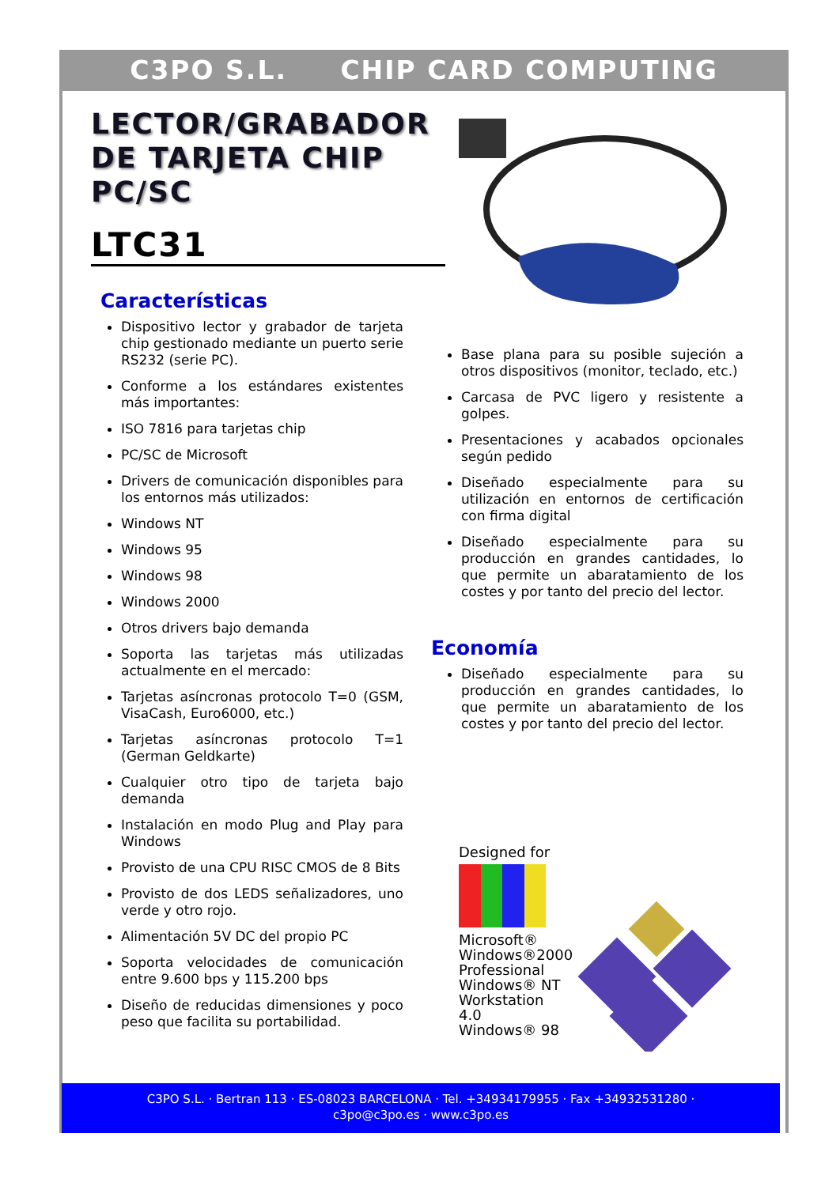C3PO S.L. CHIP CARD COMPUTING
LECTOR/GRABADOR DE TARJETA CHIP PC/SC
LTC31
Características
Dispositivo lector y grabador de tarjeta chip gestionado mediante un puerto serie RS232 (serie PC).
Conforme a los estándares existentes más importantes:
ISO 7816 para tarjetas chip
PC/SC de Microsoft
Drivers de comunicación disponibles para los entornos más utilizados:
Windows NT
Windows 95
Windows 98
Windows 2000
Otros drivers bajo demanda
Soporta las tarjetas más utilizadas actualmente en el mercado:
Tarjetas asíncronas protocolo T=0 (GSM, VisaCash, Euro6000, etc.)
Tarjetas asíncronas protocolo T=1 (German Geldkarte)
Cualquier otro tipo de tarjeta bajo demanda
Instalación en modo Plug and Play para Windows
Provisto de una CPU RISC CMOS de 8 Bits
Provisto de dos LEDS señalizadores, uno verde y otro rojo.
Alimentación 5V DC del propio PC
Soporta velocidades de comunicación entre 9.600 bps y 115.200 bps
Diseño de reducidas dimensiones y poco peso que facilita su portabilidad.
Base plana para su posible sujeción a otros dispositivos (monitor, teclado, etc.)
Carcasa de PVC ligero y resistente a golpes.
Presentaciones y acabados opcionales según pedido
Diseñado especialmente para su utilización en entornos de certificación con firma digital
Diseñado especialmente para su producción en grandes cantidades, lo que permite un abaratamiento de los costes y por tanto del precio del lector.
Economía
Diseñado especialmente para su producción en grandes cantidades, lo que permite un abaratamiento de los costes y por tanto del precio del lector.
Designed for
Microsoft®
Windows®2000 Professional
Windows® NT Workstation 4.0
Windows® 98
C3PO S.L. · Bertran 113 · ES-08023 BARCELONA · Tel. +34934179955 · Fax +34932531280 ·
c3po@c3po.es · www.c3po.es